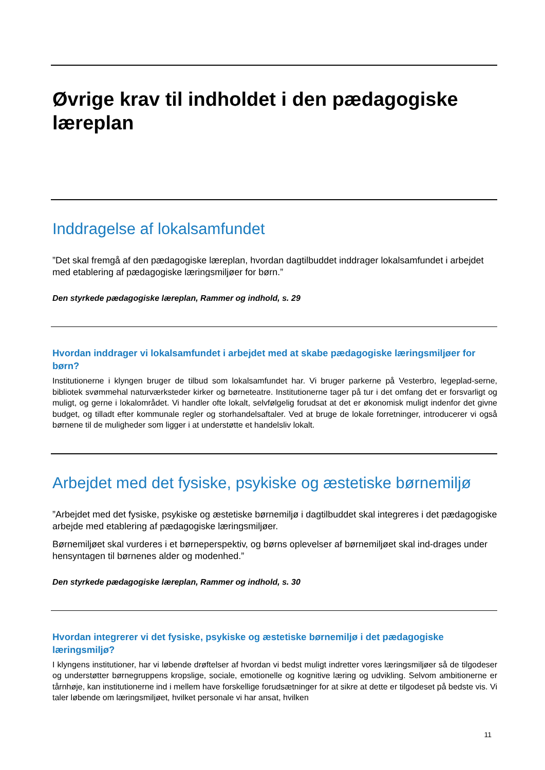Øvrige krav til indholdet i den pædagogiske læreplan
Inddragelse af lokalsamfundet
”Det skal fremgå af den pædagogiske læreplan, hvordan dagtilbuddet inddrager lokalsamfundet i arbejdet med etablering af pædagogiske læringsmiljøer for børn.”
Den styrkede pædagogiske læreplan, Rammer og indhold, s. 29
Hvordan inddrager vi lokalsamfundet i arbejdet med at skabe pædagogiske læringsmiljøer for børn?
Institutionerne i klyngen bruger de tilbud som lokalsamfundet har. Vi bruger parkerne på Vesterbro, legeplad-serne, bibliotek svømmehal naturværksteder kirker og børneteatre. Institutionerne tager på tur i det omfang det er forsvarligt og muligt, og gerne i lokalområdet. Vi handler ofte lokalt, selvfølgelig forudsat at det er økonomisk muligt indenfor det givne budget, og tilladt efter kommunale regler og storhandelsaftaler. Ved at bruge de lokale forretninger, introducerer vi også børnene til de muligheder som ligger i at understøtte et handelsliv lokalt.
Arbejdet med det fysiske, psykiske og æstetiske børnemiljø
”Arbejdet med det fysiske, psykiske og æstetiske børnemiljø i dagtilbuddet skal integreres i det pædagogiske arbejde med etablering af pædagogiske læringsmiljøer.
Børnemiljøet skal vurderes i et børneperspektiv, og børns oplevelser af børnemiljøet skal ind-drages under hensyntagen til børnenes alder og modenhed.”
Den styrkede pædagogiske læreplan, Rammer og indhold, s. 30
Hvordan integrerer vi det fysiske, psykiske og æstetiske børnemiljø i det pædagogiske læringsmiljø?
I klyngens institutioner, har vi løbende drøftelser af hvordan vi bedst muligt indretter vores læringsmiljøer så de tilgodeser og understøtter børnegruppens kropslige, sociale, emotionelle og kognitive læring og udvikling. Selvom ambitionerne er tårnhøje, kan institutionerne ind i mellem have forskellige forudsætninger for at sikre at dette er tilgodeset på bedste vis. Vi taler løbende om læringsmiljøet, hvilket personale vi har ansat, hvilken
11